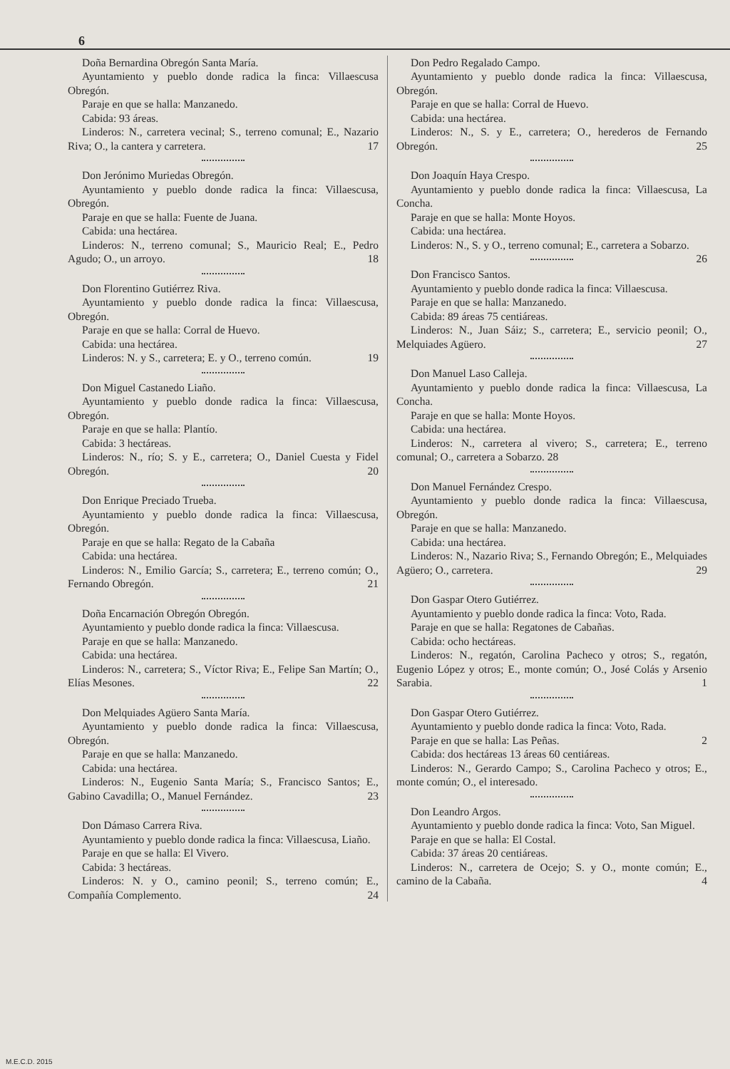6
Doña Bernardina Obregón Santa María.
Ayuntamiento y pueblo donde radica la finca: Villaescusa Obregón.
Paraje en que se halla: Manzanedo.
Cabida: 93 áreas.
Linderos: N., carretera vecinal; S., terreno comunal; E., Nazario Riva; O., la cantera y carretera. 17
Don Jerónimo Muriedas Obregón.
Ayuntamiento y pueblo donde radica la finca: Villaescusa, Obregón.
Paraje en que se halla: Fuente de Juana.
Cabida: una hectárea.
Linderos: N., terreno comunal; S., Mauricio Real; E., Pedro Agudo; O., un arroyo. 18
Don Florentino Gutiérrez Riva.
Ayuntamiento y pueblo donde radica la finca: Villaescusa, Obregón.
Paraje en que se halla: Corral de Huevo.
Cabida: una hectárea.
Linderos: N. y S., carretera; E. y O., terreno común. 19
Don Miguel Castanedo Liaño.
Ayuntamiento y pueblo donde radica la finca: Villaescusa, Obregón.
Paraje en que se halla: Plantío.
Cabida: 3 hectáreas.
Linderos: N., río; S. y E., carretera; O., Daniel Cuesta y Fidel Obregón. 20
Don Enrique Preciado Trueba.
Ayuntamiento y pueblo donde radica la finca: Villaescusa, Obregón.
Paraje en que se halla: Regato de la Cabaña
Cabida: una hectárea.
Linderos: N., Emilio García; S., carretera; E., terreno común; O., Fernando Obregón. 21
Doña Encarnación Obregón Obregón.
Ayuntamiento y pueblo donde radica la finca: Villaescusa.
Paraje en que se halla: Manzanedo.
Cabida: una hectárea.
Linderos: N., carretera; S., Víctor Riva; E., Felipe San Martín; O., Elías Mesones. 22
Don Melquiades Agüero Santa María.
Ayuntamiento y pueblo donde radica la finca: Villaescusa, Obregón.
Paraje en que se halla: Manzanedo.
Cabida: una hectárea.
Linderos: N., Eugenio Santa María; S., Francisco Santos; E., Gabino Cavadilla; O., Manuel Fernández. 23
Don Dámaso Carrera Riva.
Ayuntamiento y pueblo donde radica la finca: Villaescusa, Liaño.
Paraje en que se halla: El Vivero.
Cabida: 3 hectáreas.
Linderos: N. y O., camino peonil; S., terreno común; E., Compañía Complemento. 24
Don Pedro Regalado Campo.
Ayuntamiento y pueblo donde radica la finca: Villaescusa, Obregón.
Paraje en que se halla: Corral de Huevo.
Cabida: una hectárea.
Linderos: N., S. y E., carretera; O., herederos de Fernando Obregón. 25
Don Joaquín Haya Crespo.
Ayuntamiento y pueblo donde radica la finca: Villaescusa, La Concha.
Paraje en que se halla: Monte Hoyos.
Cabida: una hectárea.
Linderos: N., S. y O., terreno comunal; E., carretera a Sobarzo. 26
Don Francisco Santos.
Ayuntamiento y pueblo donde radica la finca: Villaescusa.
Paraje en que se halla: Manzanedo.
Cabida: 89 áreas 75 centiáreas.
Linderos: N., Juan Sáiz; S., carretera; E., servicio peonil; O., Melquiades Agüero. 27
Don Manuel Laso Calleja.
Ayuntamiento y pueblo donde radica la finca: Villaescusa, La Concha.
Paraje en que se halla: Monte Hoyos.
Cabida: una hectárea.
Linderos: N., carretera al vivero; S., carretera; E., terreno comunal; O., carretera a Sobarzo. 28
Don Manuel Fernández Crespo.
Ayuntamiento y pueblo donde radica la finca: Villaescusa, Obregón.
Paraje en que se halla: Manzanedo.
Cabida: una hectárea.
Linderos: N., Nazario Riva; S., Fernando Obregón; E., Melquiades Agüero; O., carretera. 29
Don Gaspar Otero Gutiérrez.
Ayuntamiento y pueblo donde radica la finca: Voto, Rada.
Paraje en que se halla: Regatones de Cabañas.
Cabida: ocho hectáreas.
Linderos: N., regatón, Carolina Pacheco y otros; S., regatón, Eugenio López y otros; E., monte común; O., José Colás y Arsenio Sarabia. 1
Don Gaspar Otero Gutiérrez.
Ayuntamiento y pueblo donde radica la finca: Voto, Rada.
Paraje en que se halla: Las Peñas. 2
Cabida: dos hectáreas 13 áreas 60 centiáreas.
Linderos: N., Gerardo Campo; S., Carolina Pacheco y otros; E., monte común; O., el interesado.
Don Leandro Argos.
Ayuntamiento y pueblo donde radica la finca: Voto, San Miguel.
Paraje en que se halla: El Costal.
Cabida: 37 áreas 20 centiáreas.
Linderos: N., carretera de Ocejo; S. y O., monte común; E., camino de la Cabaña. 4
M.E.C.D. 2015